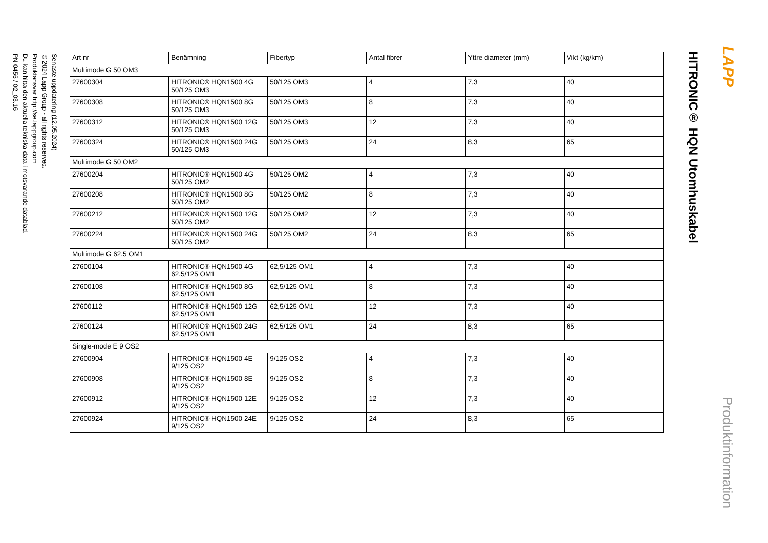Senaste uppdatering (12.05.2024)
©2024 Lapp Group - all rights reserved.
Produktansvar http://se.lappgroup.com
Du kan hitta den aktuella tekniska data i motsvarande datablad.
PN 0456 / 02_03.16
| Art nr | Benämning | Fibertyp | Antal fibrer | Yttre diameter (mm) | Vikt (kg/km) |
| --- | --- | --- | --- | --- | --- |
| Multimode G 50 OM3 | | | | | |
| 27600304 | HITRONIC® HQN1500 4G 50/125 OM3 | 50/125 OM3 | 4 | 7,3 | 40 |
| 27600308 | HITRONIC® HQN1500 8G 50/125 OM3 | 50/125 OM3 | 8 | 7,3 | 40 |
| 27600312 | HITRONIC® HQN1500 12G 50/125 OM3 | 50/125 OM3 | 12 | 7,3 | 40 |
| 27600324 | HITRONIC® HQN1500 24G 50/125 OM3 | 50/125 OM3 | 24 | 8,3 | 65 |
| Multimode G 50 OM2 | | | | | |
| 27600204 | HITRONIC® HQN1500 4G 50/125 OM2 | 50/125 OM2 | 4 | 7,3 | 40 |
| 27600208 | HITRONIC® HQN1500 8G 50/125 OM2 | 50/125 OM2 | 8 | 7,3 | 40 |
| 27600212 | HITRONIC® HQN1500 12G 50/125 OM2 | 50/125 OM2 | 12 | 7,3 | 40 |
| 27600224 | HITRONIC® HQN1500 24G 50/125 OM2 | 50/125 OM2 | 24 | 8,3 | 65 |
| Multimode G 62.5 OM1 | | | | | |
| 27600104 | HITRONIC® HQN1500 4G 62.5/125 OM1 | 62,5/125 OM1 | 4 | 7,3 | 40 |
| 27600108 | HITRONIC® HQN1500 8G 62.5/125 OM1 | 62,5/125 OM1 | 8 | 7,3 | 40 |
| 27600112 | HITRONIC® HQN1500 12G 62.5/125 OM1 | 62,5/125 OM1 | 12 | 7,3 | 40 |
| 27600124 | HITRONIC® HQN1500 24G 62.5/125 OM1 | 62,5/125 OM1 | 24 | 8,3 | 65 |
| Single-mode E 9 OS2 | | | | | |
| 27600904 | HITRONIC® HQN1500 4E 9/125 OS2 | 9/125 OS2 | 4 | 7,3 | 40 |
| 27600908 | HITRONIC® HQN1500 8E 9/125 OS2 | 9/125 OS2 | 8 | 7,3 | 40 |
| 27600912 | HITRONIC® HQN1500 12E 9/125 OS2 | 9/125 OS2 | 12 | 7,3 | 40 |
| 27600924 | HITRONIC® HQN1500 24E 9/125 OS2 | 9/125 OS2 | 24 | 8,3 | 65 |
HITRONIC® HQN Utomhuskabel
LAPP
Produktinformation